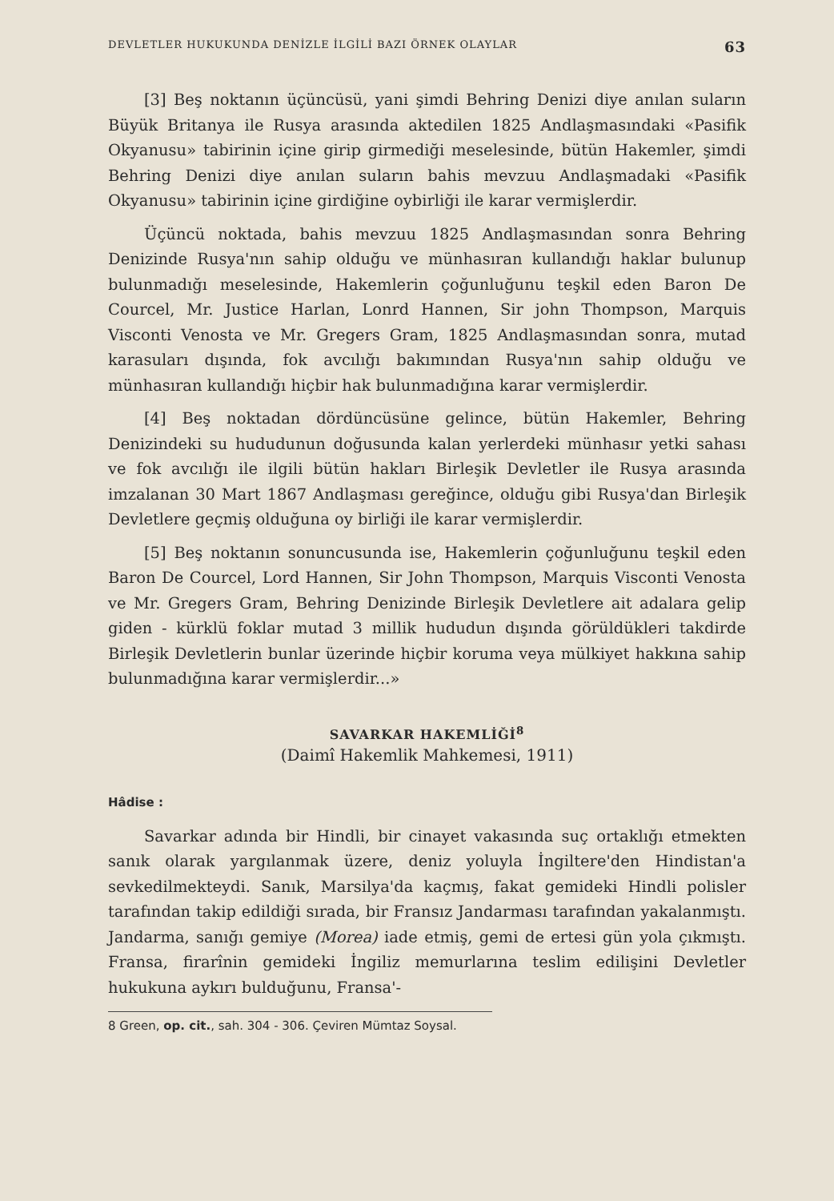DEVLETLER HUKUKUNDA DENİZLE İLGİLİ BAZI ÖRNEK OLAYLAR 63
[3] Beş noktanın üçüncüsü, yani şimdi Behring Denizi diye anılan suların Büyük Britanya ile Rusya arasında aktedilen 1825 Andlaşmasındaki «Pasifik Okyanusu» tabirinin içine girip girmediği meselesinde, bütün Hakemler, şimdi Behring Denizi diye anılan suların bahis mevzuu Andlaşmadaki «Pasifik Okyanusu» tabirinin içine girdiğine oybirliği ile karar vermişlerdir.
Üçüncü noktada, bahis mevzuu 1825 Andlaşmasından sonra Behring Denizinde Rusya'nın sahip olduğu ve münhasıran kullandığı haklar bulunup bulunmadığı meselesinde, Hakemlerin çoğunluğunu teşkil eden Baron De Courcel, Mr. Justice Harlan, Lonrd Hannen, Sir john Thompson, Marquis Visconti Venosta ve Mr. Gregers Gram, 1825 Andlaşmasından sonra, mutad karasuları dışında, fok avcılığı bakımından Rusya'nın sahip olduğu ve münhasıran kullandığı hiçbir hak bulunmadığına karar vermişlerdir.
[4] Beş noktadan dördüncüsüne gelince, bütün Hakemler, Behring Denizindeki su hududunun doğusunda kalan yerlerdeki münhasır yetki sahası ve fok avcılığı ile ilgili bütün hakları Birleşik Devletler ile Rusya arasında imzalanan 30 Mart 1867 Andlaşması gereğince, olduğu gibi Rusya'dan Birleşik Devletlere geçmiş olduğuna oy birliği ile karar vermişlerdir.
[5] Beş noktanın sonuncusunda ise, Hakemlerin çoğunluğunu teşkil eden Baron De Courcel, Lord Hannen, Sir John Thompson, Marquis Visconti Venosta ve Mr. Gregers Gram, Behring Denizinde Birleşik Devletlere ait adalara gelip giden - kürklü foklar mutad 3 millik hududun dışında görüldükleri takdirde Birleşik Devletlerin bunlar üzerinde hiçbir koruma veya mülkiyet hakkına sahip bulunmadığına karar vermişlerdir...»
SAVARKAR HAKEMLİĞİ<sup>8</sup>
(Daimî Hakemlik Mahkemesi, 1911)
Hâdise :
Savarkar adında bir Hindli, bir cinayet vakasında suç ortaklığı etmekten sanık olarak yargılanmak üzere, deniz yoluyla İngiltere'den Hindistan'a sevkedilmekteydi. Sanık, Marsilya'da kaçmış, fakat gemideki Hindli polisler tarafından takip edildiği sırada, bir Fransız Jandarması tarafından yakalanmıştı. Jandarma, sanığı gemiye (Morea) iade etmiş, gemi de ertesi gün yola çıkmıştı. Fransa, firarînin gemideki İngiliz memurlarına teslim edilişini Devletler hukukuna aykırı bulduğunu, Fransa'-
8 Green, op. cit., sah. 304 - 306. Çeviren Mümtaz Soysal.